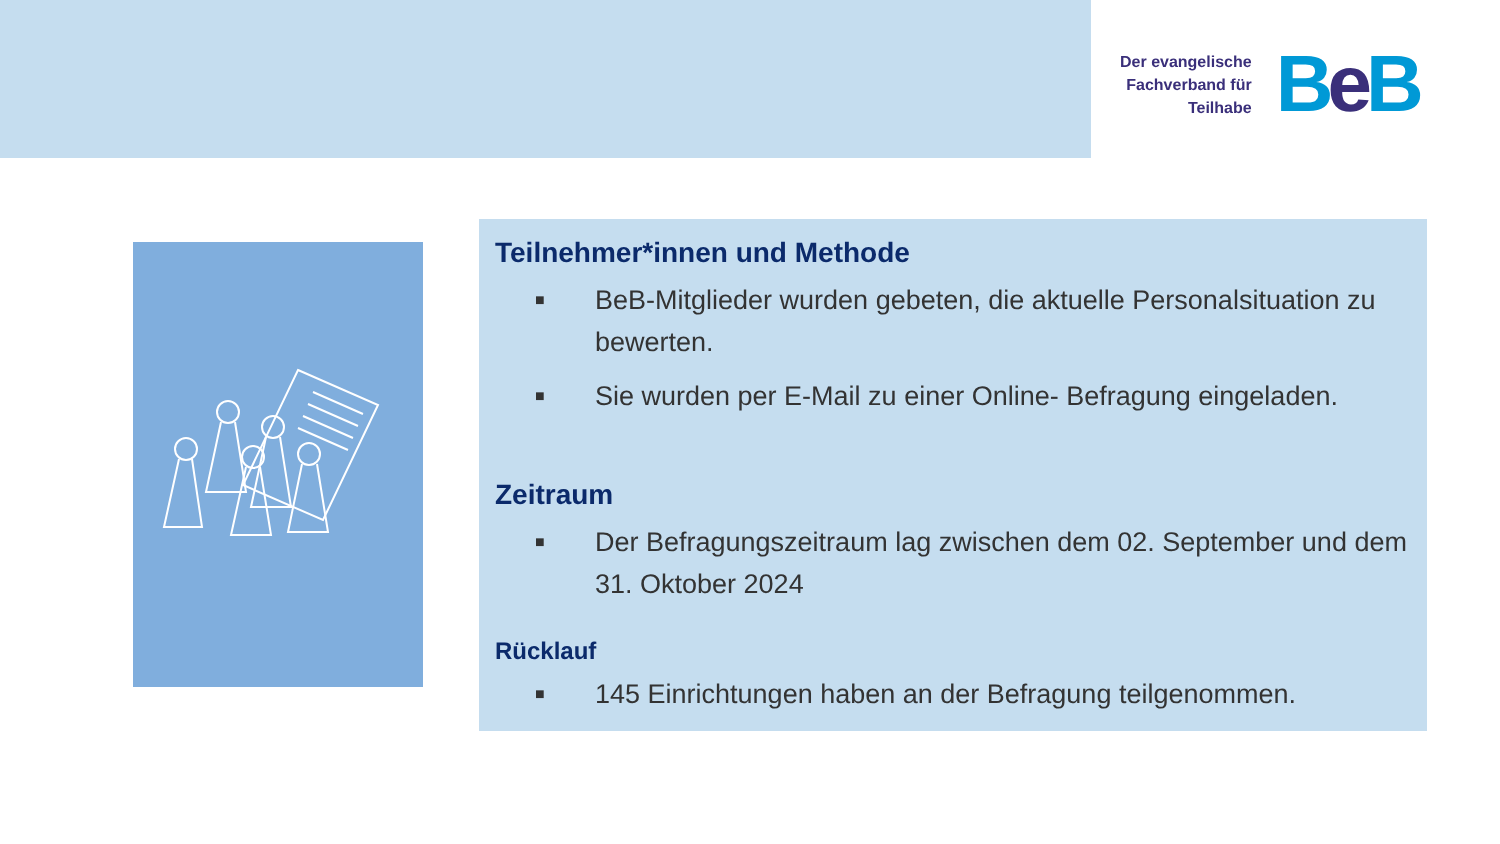Der evangelische
Fachverband für
Teilhabe
Be B
Teilnehmer*innen und Methode
■ BeB-Mitglieder wurden gebeten, die aktuelle Personalsituation zu bewerten.
■ Sie wurden per E-Mail zu einer Online- Befragung eingeladen.
Zeitraum
■ Der Befragungszeitraum lag zwischen dem 02. September und dem 31. Oktober 2024
Rücklauf
■ 145 Einrichtungen haben an der Befragung teilgenommen.